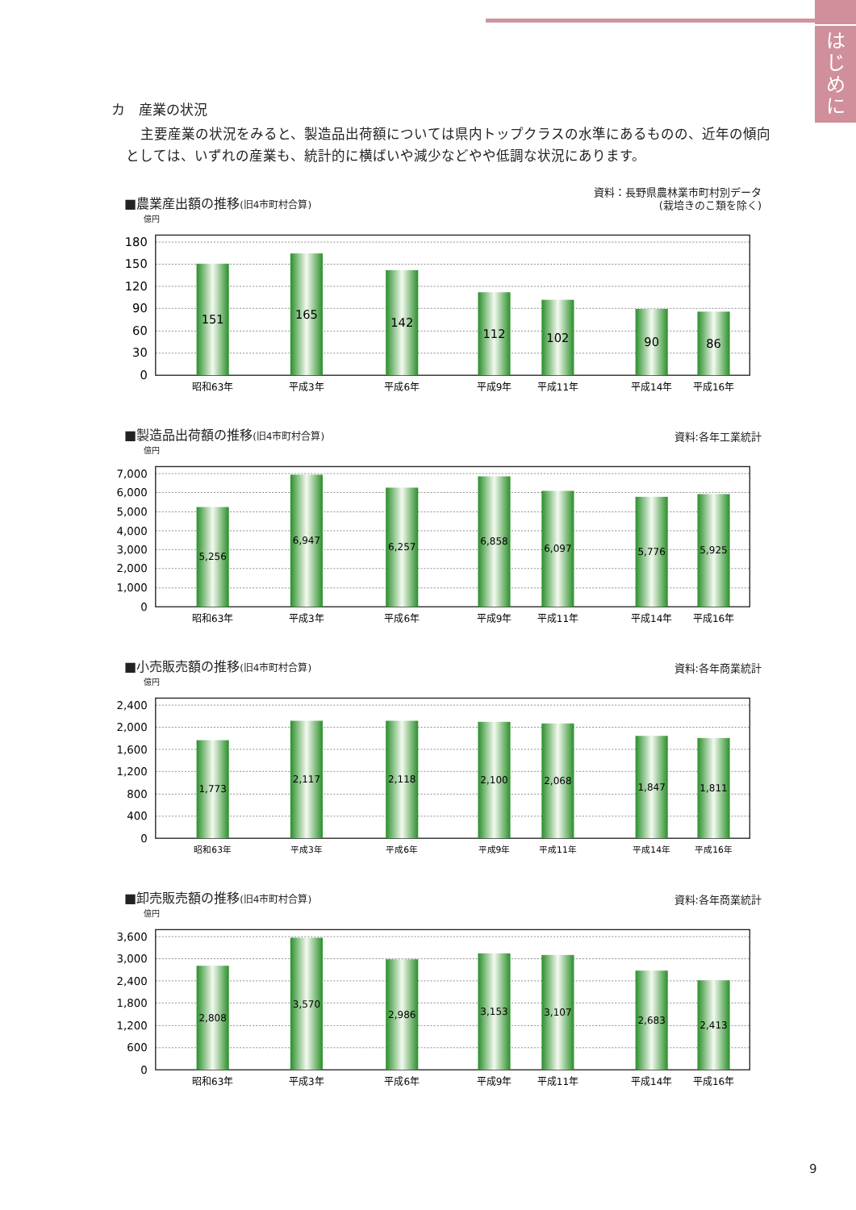は
じ
め
に
カ　産業の状況
主要産業の状況をみると、製造品出荷額については県内トップクラスの水準にあるものの、近年の傾向としては、いずれの産業も、統計的に横ばいや減少などやや低調な状況にあります。
■農業産出額の推移(旧4市町村合算)
資料：長野県農林業市町村別データ
(栽培きのこ類を除く)
億円
180
150
120
90
60
30
0
151
165
142
112
102
90
86
昭和63年
平成3年
平成6年
平成9年
平成11年
平成14年
平成16年
■製造品出荷額の推移(旧4市町村合算)
資料:各年工業統計
億円
7,000
6,000
5,000
4,000
3,000
2,000
1,000
0
5,256
6,947
6,257
6,858
6,097
5,776
5,925
昭和63年
平成3年
平成6年
平成9年
平成11年
平成14年
平成16年
■小売販売額の推移(旧4市町村合算)
資料:各年商業統計
億円
2,400
2,000
1,600
1,200
800
400
0
1,773
2,117
2,118
2,100
2,068
1,847
1,811
昭和63年
平成3年
平成6年
平成9年
平成11年
平成14年
平成16年
■卸売販売額の推移(旧4市町村合算)
資料:各年商業統計
億円
3,600
3,000
2,400
1,800
1,200
600
0
2,808
3,570
2,986
3,153
3,107
2,683
2,413
昭和63年
平成3年
平成6年
平成9年
平成11年
平成14年
平成16年
9